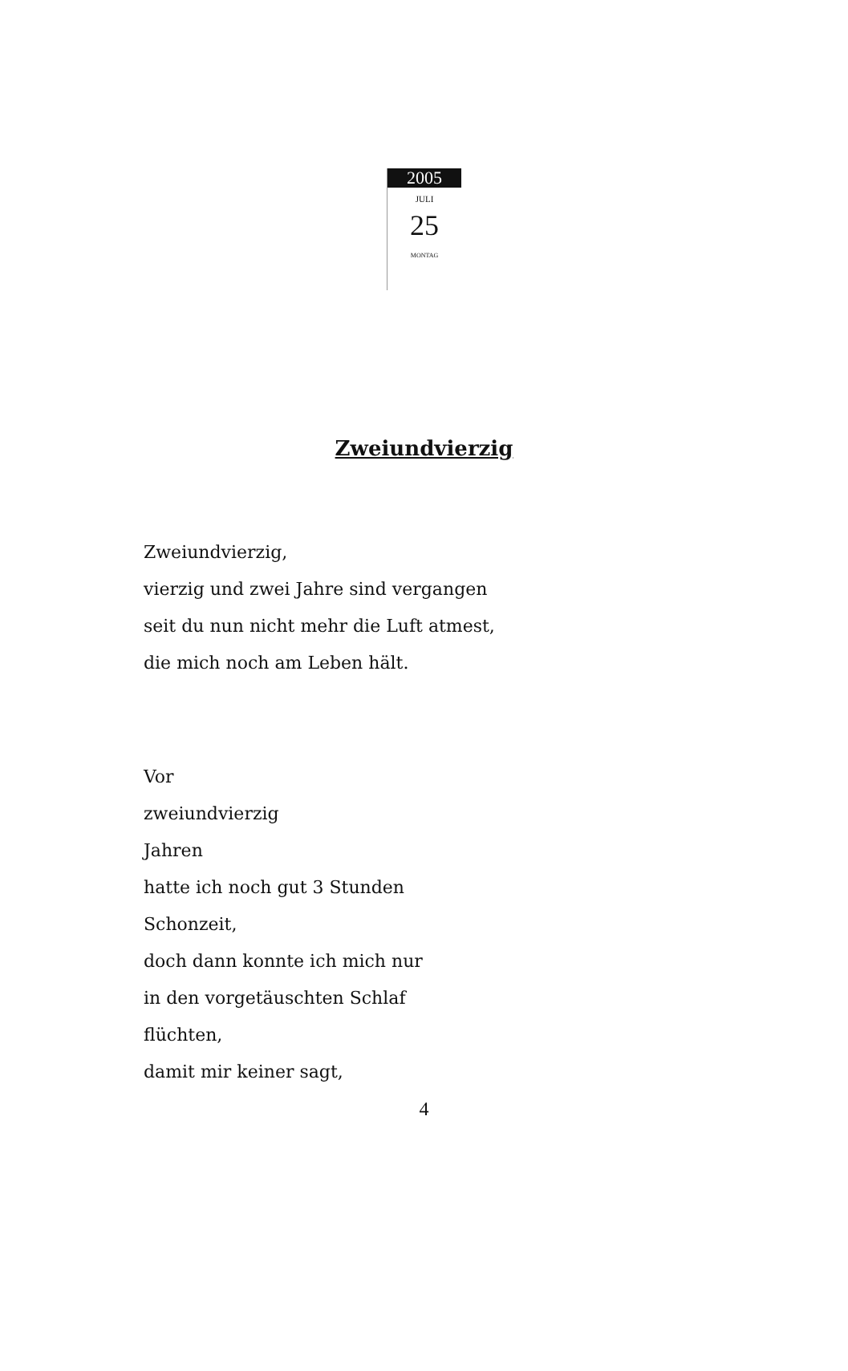2005
JULI
25
MONTAG
Zweiundvierzig
Zweiundvierzig,
vierzig und zwei Jahre sind vergangen
seit du nun nicht mehr die Luft atmest,
die mich noch am Leben hält.
Vor
zweiundvierzig
Jahren
hatte ich noch gut 3 Stunden
Schonzeit,
doch dann konnte ich mich nur
in den vorgetäuschten Schlaf
flüchten,
damit mir keiner sagt,
4